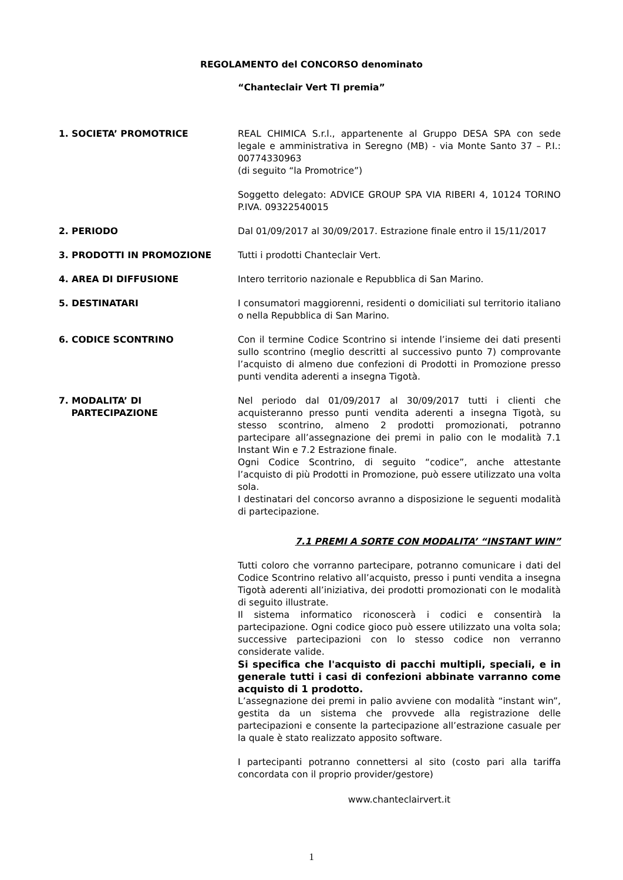REGOLAMENTO del CONCORSO denominato
“Chanteclair Vert TI premia”
1. SOCIETA’ PROMOTRICE REAL CHIMICA S.r.l., appartenente al Gruppo DESA SPA con sede legale e amministrativa in Seregno (MB) - via Monte Santo 37 – P.I.: 00774330963
(di seguito “la Promotrice”)
Soggetto delegato: ADVICE GROUP SPA VIA RIBERI 4, 10124 TORINO P.IVA. 09322540015
2. PERIODO Dal 01/09/2017 al 30/09/2017. Estrazione finale entro il 15/11/2017
3. PRODOTTI IN PROMOZIONE Tutti i prodotti Chanteclair Vert.
4. AREA DI DIFFUSIONE Intero territorio nazionale e Repubblica di San Marino.
5. DESTINATARI I consumatori maggiorenni, residenti o domiciliati sul territorio italiano o nella Repubblica di San Marino.
6. CODICE SCONTRINO Con il termine Codice Scontrino si intende l’insieme dei dati presenti sullo scontrino (meglio descritti al successivo punto 7) comprovante l’acquisto di almeno due confezioni di Prodotti in Promozione presso punti vendita aderenti a insegna Tigotà.
7. MODALITA’ DI
PARTECIPAZIONE
Nel periodo dal 01/09/2017 al 30/09/2017 tutti i clienti che acquisteranno presso punti vendita aderenti a insegna Tigotà, su stesso scontrino, almeno 2 prodotti promozionati, potranno partecipare all’assegnazione dei premi in palio con le modalità 7.1 Instant Win e 7.2 Estrazione finale.
Ogni Codice Scontrino, di seguito “codice”, anche attestante l’acquisto di più Prodotti in Promozione, può essere utilizzato una volta sola.
I destinatari del concorso avranno a disposizione le seguenti modalità di partecipazione.
7.1 PREMI A SORTE CON MODALITA’ “INSTANT WIN”
Tutti coloro che vorranno partecipare, potranno comunicare i dati del Codice Scontrino relativo all’acquisto, presso i punti vendita a insegna Tigotà aderenti all’iniziativa, dei prodotti promozionati con le modalità di seguito illustrate.
Il sistema informatico riconoscerà i codici e consentirà la partecipazione. Ogni codice gioco può essere utilizzato una volta sola; successive partecipazioni con lo stesso codice non verranno considerate valide.
Si specifica che l'acquisto di pacchi multipli, speciali, e in generale tutti i casi di confezioni abbinate varranno come acquisto di 1 prodotto.
L’assegnazione dei premi in palio avviene con modalità “instant win”, gestita da un sistema che provvede alla registrazione delle partecipazioni e consente la partecipazione all’estrazione casuale per la quale è stato realizzato apposito software.
I partecipanti potranno connettersi al sito (costo pari alla tariffa concordata con il proprio provider/gestore)
www.chanteclairvert.it
1